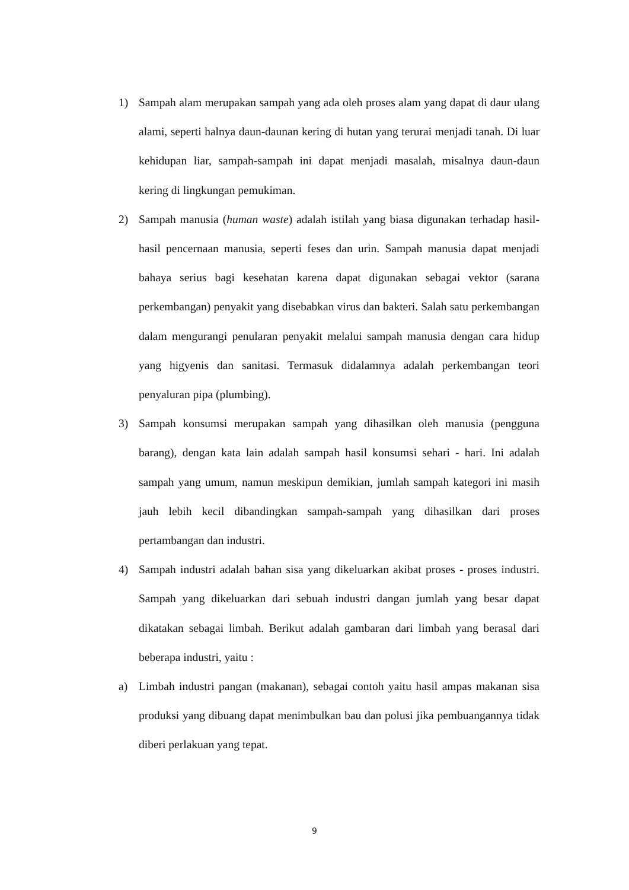1) Sampah alam merupakan sampah yang ada oleh proses alam yang dapat di daur ulang alami, seperti halnya daun-daunan kering di hutan yang terurai menjadi tanah. Di luar kehidupan liar, sampah-sampah ini dapat menjadi masalah, misalnya daun-daun kering di lingkungan pemukiman.
2) Sampah manusia (human waste) adalah istilah yang biasa digunakan terhadap hasil-hasil pencernaan manusia, seperti feses dan urin. Sampah manusia dapat menjadi bahaya serius bagi kesehatan karena dapat digunakan sebagai vektor (sarana perkembangan) penyakit yang disebabkan virus dan bakteri. Salah satu perkembangan dalam mengurangi penularan penyakit melalui sampah manusia dengan cara hidup yang higyenis dan sanitasi. Termasuk didalamnya adalah perkembangan teori penyaluran pipa (plumbing).
3) Sampah konsumsi merupakan sampah yang dihasilkan oleh manusia (pengguna barang), dengan kata lain adalah sampah hasil konsumsi sehari - hari. Ini adalah sampah yang umum, namun meskipun demikian, jumlah sampah kategori ini masih jauh lebih kecil dibandingkan sampah-sampah yang dihasilkan dari proses pertambangan dan industri.
4) Sampah industri adalah bahan sisa yang dikeluarkan akibat proses - proses industri. Sampah yang dikeluarkan dari sebuah industri dangan jumlah yang besar dapat dikatakan sebagai limbah. Berikut adalah gambaran dari limbah yang berasal dari beberapa industri, yaitu :
a) Limbah industri pangan (makanan), sebagai contoh yaitu hasil ampas makanan sisa produksi yang dibuang dapat menimbulkan bau dan polusi jika pembuangannya tidak diberi perlakuan yang tepat.
9